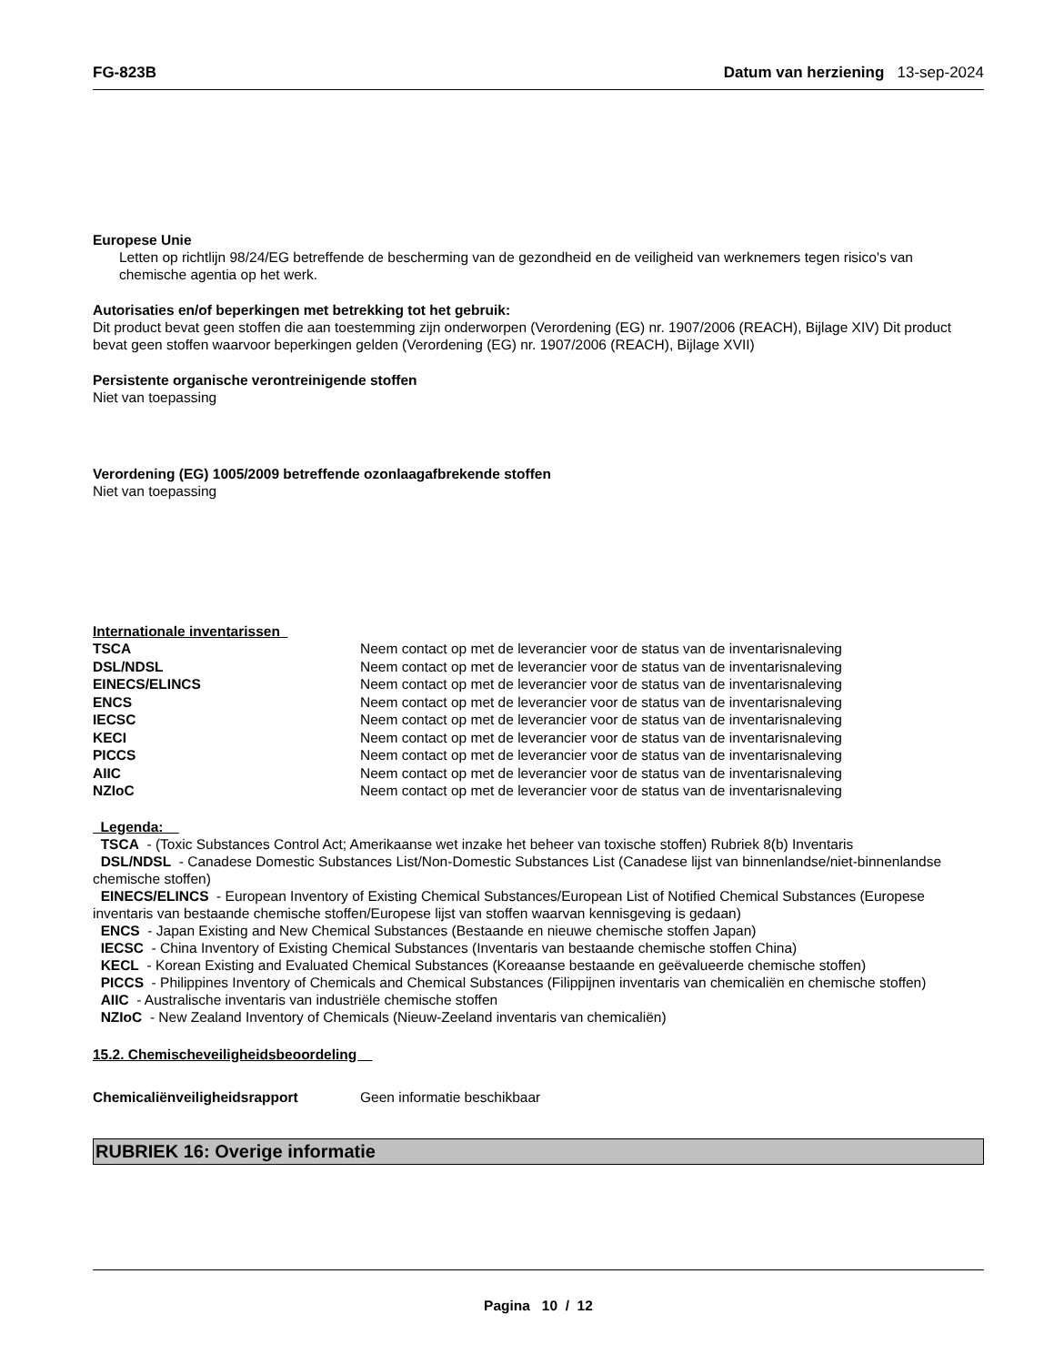FG-823B Datum van herziening 13-sep-2024
Europese Unie
Letten op richtlijn 98/24/EG betreffende de bescherming van de gezondheid en de veiligheid van werknemers tegen risico's van chemische agentia op het werk.
Autorisaties en/of beperkingen met betrekking tot het gebruik:
Dit product bevat geen stoffen die aan toestemming zijn onderworpen (Verordening (EG) nr. 1907/2006 (REACH), Bijlage XIV) Dit product bevat geen stoffen waarvoor beperkingen gelden (Verordening (EG) nr. 1907/2006 (REACH), Bijlage XVII)
Persistente organische verontreinigende stoffen
Niet van toepassing
Verordening (EG) 1005/2009 betreffende ozonlaagafbrekende stoffen
Niet van toepassing
Internationale inventarissen
| TSCA | Neem contact op met de leverancier voor de status van de inventarisnaleving |
| DSL/NDSL | Neem contact op met de leverancier voor de status van de inventarisnaleving |
| EINECS/ELINCS | Neem contact op met de leverancier voor de status van de inventarisnaleving |
| ENCS | Neem contact op met de leverancier voor de status van de inventarisnaleving |
| IECSC | Neem contact op met de leverancier voor de status van de inventarisnaleving |
| KECI | Neem contact op met de leverancier voor de status van de inventarisnaleving |
| PICCS | Neem contact op met de leverancier voor de status van de inventarisnaleving |
| AIIC | Neem contact op met de leverancier voor de status van de inventarisnaleving |
| NZIoC | Neem contact op met de leverancier voor de status van de inventarisnaleving |
Legenda:
TSCA - (Toxic Substances Control Act; Amerikaanse wet inzake het beheer van toxische stoffen) Rubriek 8(b) Inventaris
DSL/NDSL - Canadese Domestic Substances List/Non-Domestic Substances List (Canadese lijst van binnenlandse/niet-binnenlandse chemische stoffen)
EINECS/ELINCS - European Inventory of Existing Chemical Substances/European List of Notified Chemical Substances (Europese inventaris van bestaande chemische stoffen/Europese lijst van stoffen waarvan kennisgeving is gedaan)
ENCS - Japan Existing and New Chemical Substances (Bestaande en nieuwe chemische stoffen Japan)
IECSC - China Inventory of Existing Chemical Substances (Inventaris van bestaande chemische stoffen China)
KECL - Korean Existing and Evaluated Chemical Substances (Koreaanse bestaande en geëvalueerde chemische stoffen)
PICCS - Philippines Inventory of Chemicals and Chemical Substances (Filippijnen inventaris van chemicaliën en chemische stoffen)
AIIC - Australische inventaris van industriële chemische stoffen
NZIoC - New Zealand Inventory of Chemicals (Nieuw-Zeeland inventaris van chemicaliën)
15.2. Chemischeveiligheidsbeoordeling
| Chemicaliënveiligheidsrapport | Geen informatie beschikbaar |
RUBRIEK 16: Overige informatie
Pagina 10 / 12